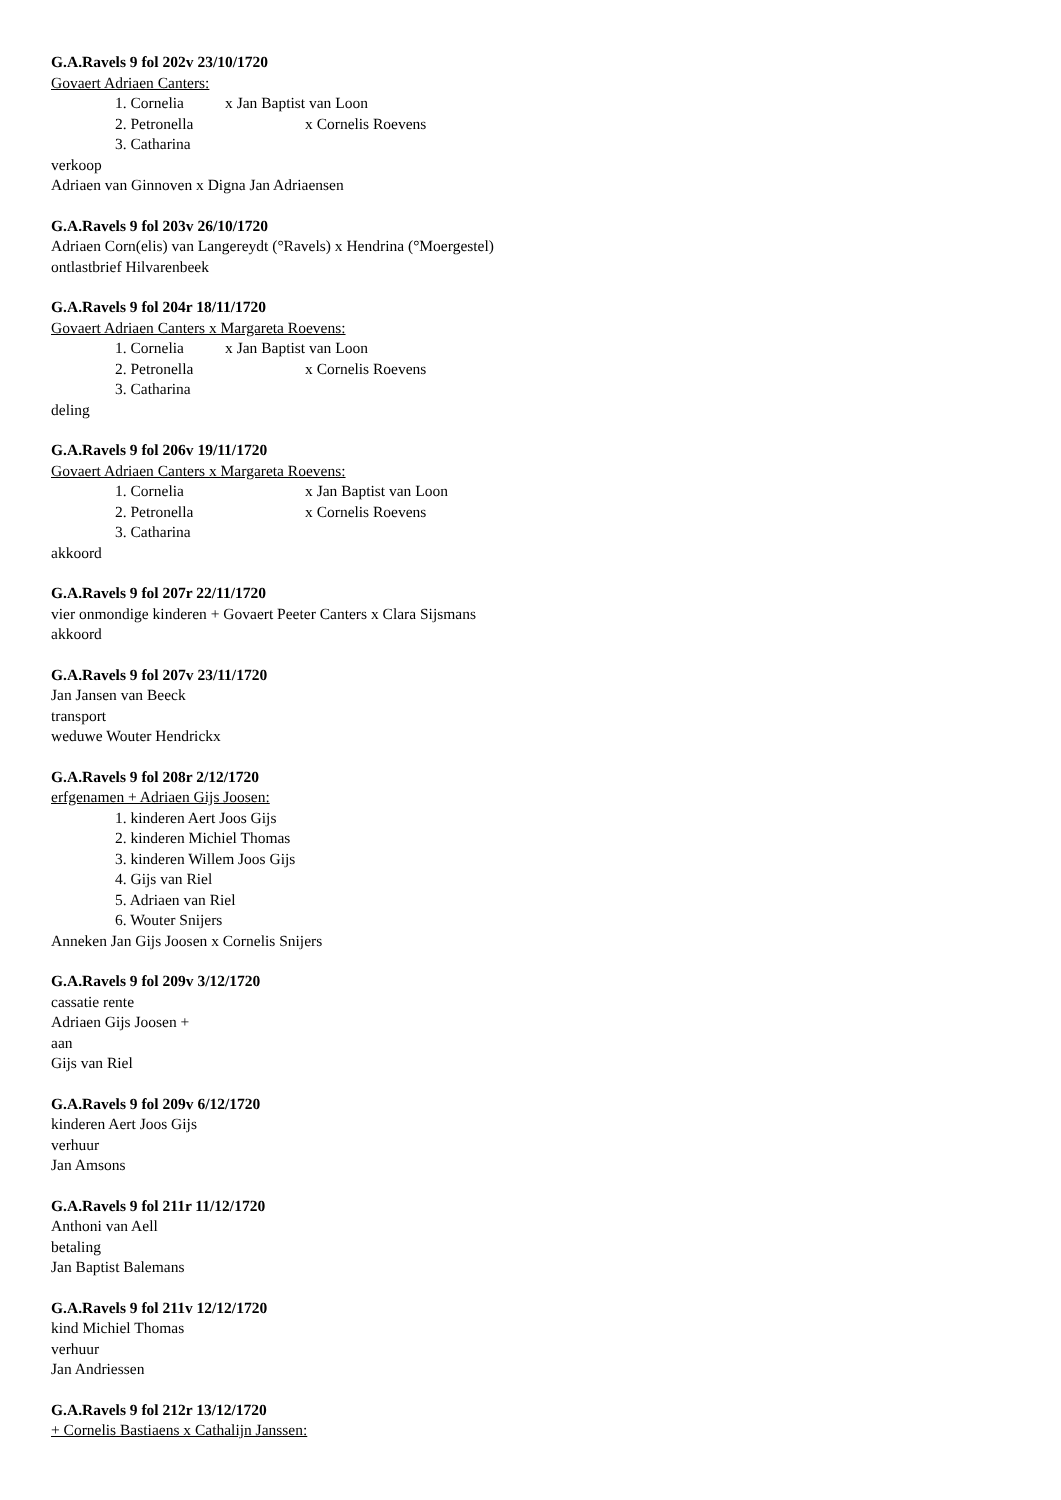G.A.Ravels 9 fol 202v 23/10/1720
Govaert Adriaen Canters:
1. Cornelia x Jan Baptist van Loon
2. Petronella x Cornelis Roevens
3. Catharina
verkoop
Adriaen van Ginnoven x Digna Jan Adriaensen
G.A.Ravels 9 fol 203v 26/10/1720
Adriaen Corn(elis) van Langereydt (°Ravels) x Hendrina (°Moergestel)
ontlastbrief Hilvarenbeek
G.A.Ravels 9 fol 204r 18/11/1720
Govaert Adriaen Canters x Margareta Roevens:
1. Cornelia x Jan Baptist van Loon
2. Petronella x Cornelis Roevens
3. Catharina
deling
G.A.Ravels 9 fol 206v 19/11/1720
Govaert Adriaen Canters x Margareta Roevens:
1. Cornelia x Jan Baptist van Loon
2. Petronella x Cornelis Roevens
3. Catharina
akkoord
G.A.Ravels 9 fol 207r 22/11/1720
vier onmondige kinderen + Govaert Peeter Canters x Clara Sijsmans
akkoord
G.A.Ravels 9 fol 207v 23/11/1720
Jan Jansen van Beeck
transport
weduwe Wouter Hendrickx
G.A.Ravels 9 fol 208r 2/12/1720
erfgenamen + Adriaen Gijs Joosen:
1. kinderen Aert Joos Gijs
2. kinderen Michiel Thomas
3. kinderen Willem Joos Gijs
4. Gijs van Riel
5. Adriaen van Riel
6. Wouter Snijers
Anneken Jan Gijs Joosen x Cornelis Snijers
G.A.Ravels 9 fol 209v 3/12/1720
cassatie rente
Adriaen Gijs Joosen +
aan
Gijs van Riel
G.A.Ravels 9 fol 209v 6/12/1720
kinderen Aert Joos Gijs
verhuur
Jan Amsons
G.A.Ravels 9 fol 211r 11/12/1720
Anthoni van Aell
betaling
Jan Baptist Balemans
G.A.Ravels 9 fol 211v 12/12/1720
kind Michiel Thomas
verhuur
Jan Andriessen
G.A.Ravels 9 fol 212r 13/12/1720
+ Cornelis Bastiaens x Cathalijn Janssen: